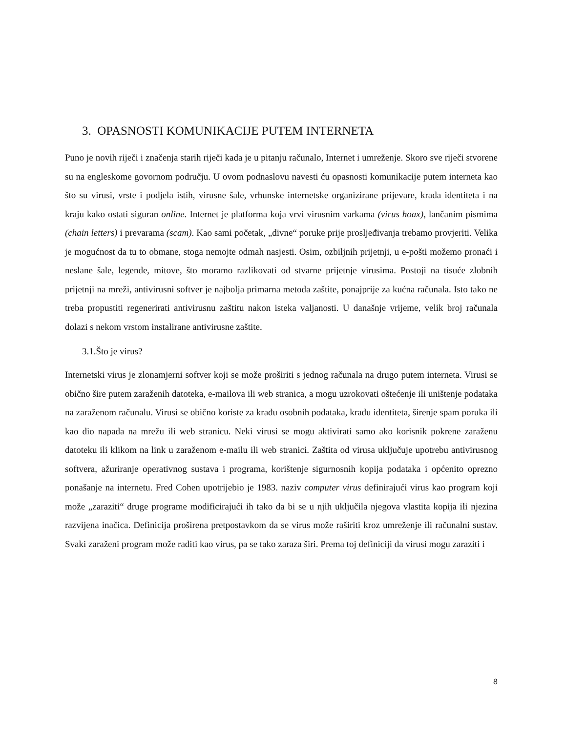3. OPASNOSTI KOMUNIKACIJE PUTEM INTERNETA
Puno je novih riječi i značenja starih riječi kada je u pitanju računalo, Internet i umreženje. Skoro sve riječi stvorene su na engleskome govornom području. U ovom podnaslovu navesti ću opasnosti komunikacije putem interneta kao što su virusi, vrste i podjela istih, virusne šale, vrhunske internetske organizirane prijevare, krađa identiteta i na kraju kako ostati siguran online. Internet je platforma koja vrvi virusnim varkama (virus hoax), lančanim pismima (chain letters) i prevarama (scam). Kao sami početak, „divne“ poruke prije prosljeđivanja trebamo provjeriti. Velika je mogućnost da tu to obmane, stoga nemojte odmah nasjesti. Osim, ozbiljnih prijetnji, u e-pošti možemo pronaći i neslane šale, legende, mitove, što moramo razlikovati od stvarne prijetnje virusima. Postoji na tisuće zlobnih prijetnji na mreži, antivirusni softver je najbolja primarna metoda zaštite, ponajprije za kućna računala. Isto tako ne treba propustiti regenerirati antivirusnu zaštitu nakon isteka valjanosti. U današnje vrijeme, velik broj računala dolazi s nekom vrstom instalirane antivirusne zaštite.
3.1.Što je virus?
Internetski virus je zlonamjerni softver koji se može proširiti s jednog računala na drugo putem interneta. Virusi se obično šire putem zaraženih datoteka, e-mailova ili web stranica, a mogu uzrokovati oštećenje ili uništenje podataka na zaraženom računalu. Virusi se obično koriste za krađu osobnih podataka, krađu identiteta, širenje spam poruka ili kao dio napada na mrežu ili web stranicu. Neki virusi se mogu aktivirati samo ako korisnik pokrene zaraženu datoteku ili klikom na link u zaraženom e-mailu ili web stranici. Zaštita od virusa uključuje upotrebu antivirusnog softvera, ažuriranje operativnog sustava i programa, korištenje sigurnosnih kopija podataka i općenito oprezno ponašanje na internetu. Fred Cohen upotrijebio je 1983. naziv computer virus definirajući virus kao program koji može „zaraziti“ druge programe modificirajući ih tako da bi se u njih uključila njegova vlastita kopija ili njezina razvijena inačica. Definicija proširena pretpostavkom da se virus može raširiti kroz umreženje ili računalni sustav. Svaki zaraženi program može raditi kao virus, pa se tako zaraza širi. Prema toj definiciji da virusi mogu zaraziti i
8